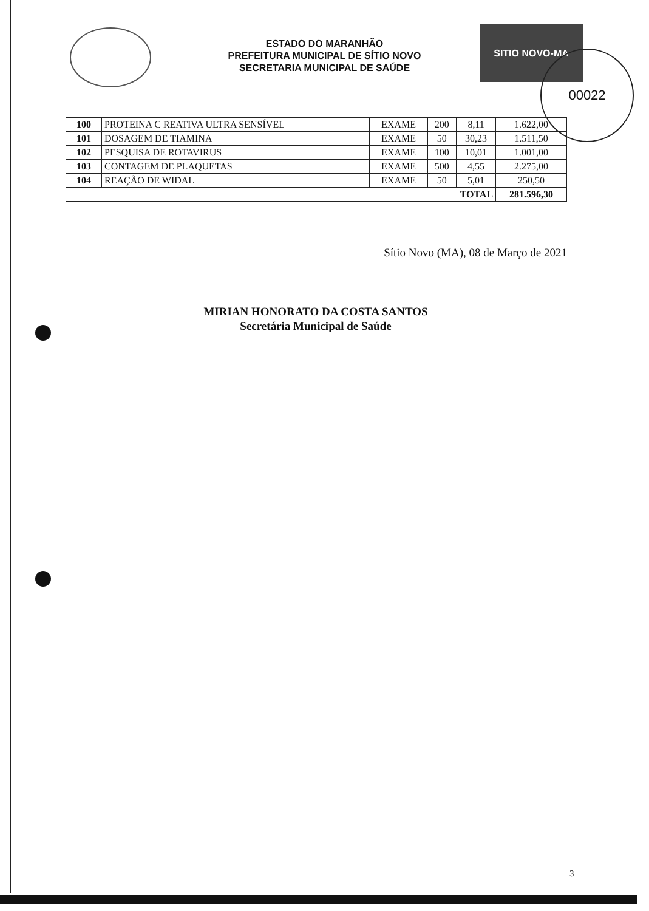ESTADO DO MARANHÃO
PREFEITURA MUNICIPAL DE SÍTIO NOVO
SECRETARIA MUNICIPAL DE SAÚDE
SITIO NOVO-MA
00022
| 100 | PROTEINA C REATIVA ULTRA SENSÍVEL | EXAME | 200 | 8,11 | 1.622,00 |
| 101 | DOSAGEM DE TIAMINA | EXAME | 50 | 30,23 | 1.511,50 |
| 102 | PESQUISA DE ROTAVIRUS | EXAME | 100 | 10,01 | 1.001,00 |
| 103 | CONTAGEM DE PLAQUETAS | EXAME | 500 | 4,55 | 2.275,00 |
| 104 | REAÇÃO DE WIDAL | EXAME | 50 | 5,01 | 250,50 |
| TOTAL | | | | | 281.596,30 |
Sítio Novo (MA), 08 de Março de 2021
MIRIAN HONORATO DA COSTA SANTOS
Secretária Municipal de Saúde
3